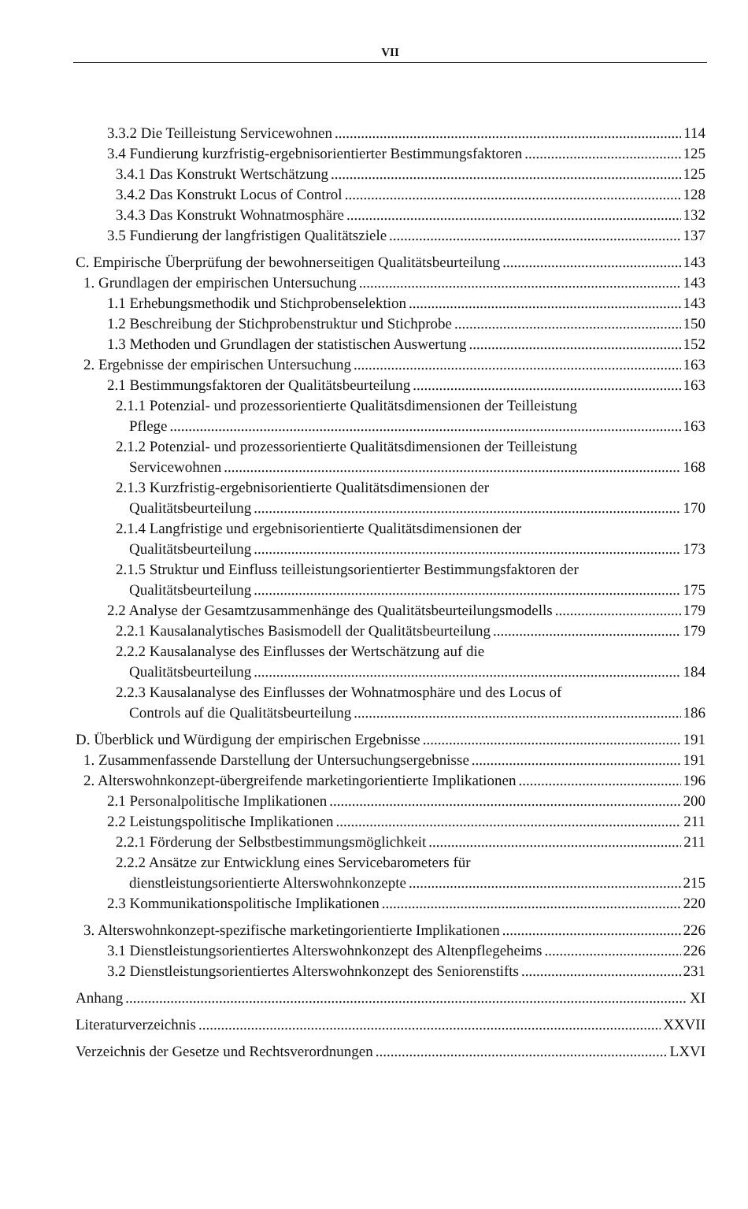VII
3.3.2 Die Teilleistung Servicewohnen 114
3.4 Fundierung kurzfristig-ergebnisorientierter Bestimmungsfaktoren 125
3.4.1 Das Konstrukt Wertschätzung 125
3.4.2 Das Konstrukt Locus of Control 128
3.4.3 Das Konstrukt Wohnatmosphäre 132
3.5 Fundierung der langfristigen Qualitätsziele 137
C. Empirische Überprüfung der bewohnerseitigen Qualitätsbeurteilung 143
1. Grundlagen der empirischen Untersuchung 143
1.1 Erhebungsmethodik und Stichprobenselektion 143
1.2 Beschreibung der Stichprobenstruktur und Stichprobe 150
1.3 Methoden und Grundlagen der statistischen Auswertung 152
2. Ergebnisse der empirischen Untersuchung 163
2.1 Bestimmungsfaktoren der Qualitätsbeurteilung 163
2.1.1 Potenzial- und prozessorientierte Qualitätsdimensionen der Teilleistung
Pflege 163
2.1.2 Potenzial- und prozessorientierte Qualitätsdimensionen der Teilleistung
Servicewohnen 168
2.1.3 Kurzfristig-ergebnisorientierte Qualitätsdimensionen der
Qualitätsbeurteilung 170
2.1.4 Langfristige und ergebnisorientierte Qualitätsdimensionen der
Qualitätsbeurteilung 173
2.1.5 Struktur und Einfluss teilleistungsorientierter Bestimmungsfaktoren der
Qualitätsbeurteilung 175
2.2 Analyse der Gesamtzusammenhänge des Qualitätsbeurteilungsmodells 179
2.2.1 Kausalanalytisches Basismodell der Qualitätsbeurteilung 179
2.2.2 Kausalanalyse des Einflusses der Wertschätzung auf die
Qualitätsbeurteilung 184
2.2.3 Kausalanalyse des Einflusses der Wohnatmosphäre und des Locus of
Controls auf die Qualitätsbeurteilung 186
D. Überblick und Würdigung der empirischen Ergebnisse 191
1. Zusammenfassende Darstellung der Untersuchungsergebnisse 191
2. Alterswohnkonzept-übergreifende marketingorientierte Implikationen 196
2.1 Personalpolitische Implikationen 200
2.2 Leistungspolitische Implikationen 211
2.2.1 Förderung der Selbstbestimmungsmöglichkeit 211
2.2.2 Ansätze zur Entwicklung eines Servicebarometers für
dienstleistungsorientierte Alterswohnkonzepte 215
2.3 Kommunikationspolitische Implikationen 220
3. Alterswohnkonzept-spezifische marketingorientierte Implikationen 226
3.1 Dienstleistungsorientiertes Alterswohnkonzept des Altenpflegeheims 226
3.2 Dienstleistungsorientiertes Alterswohnkonzept des Seniorenstifts 231
Anhang XI
Literaturverzeichnis XXVII
Verzeichnis der Gesetze und Rechtsverordnungen LXVI